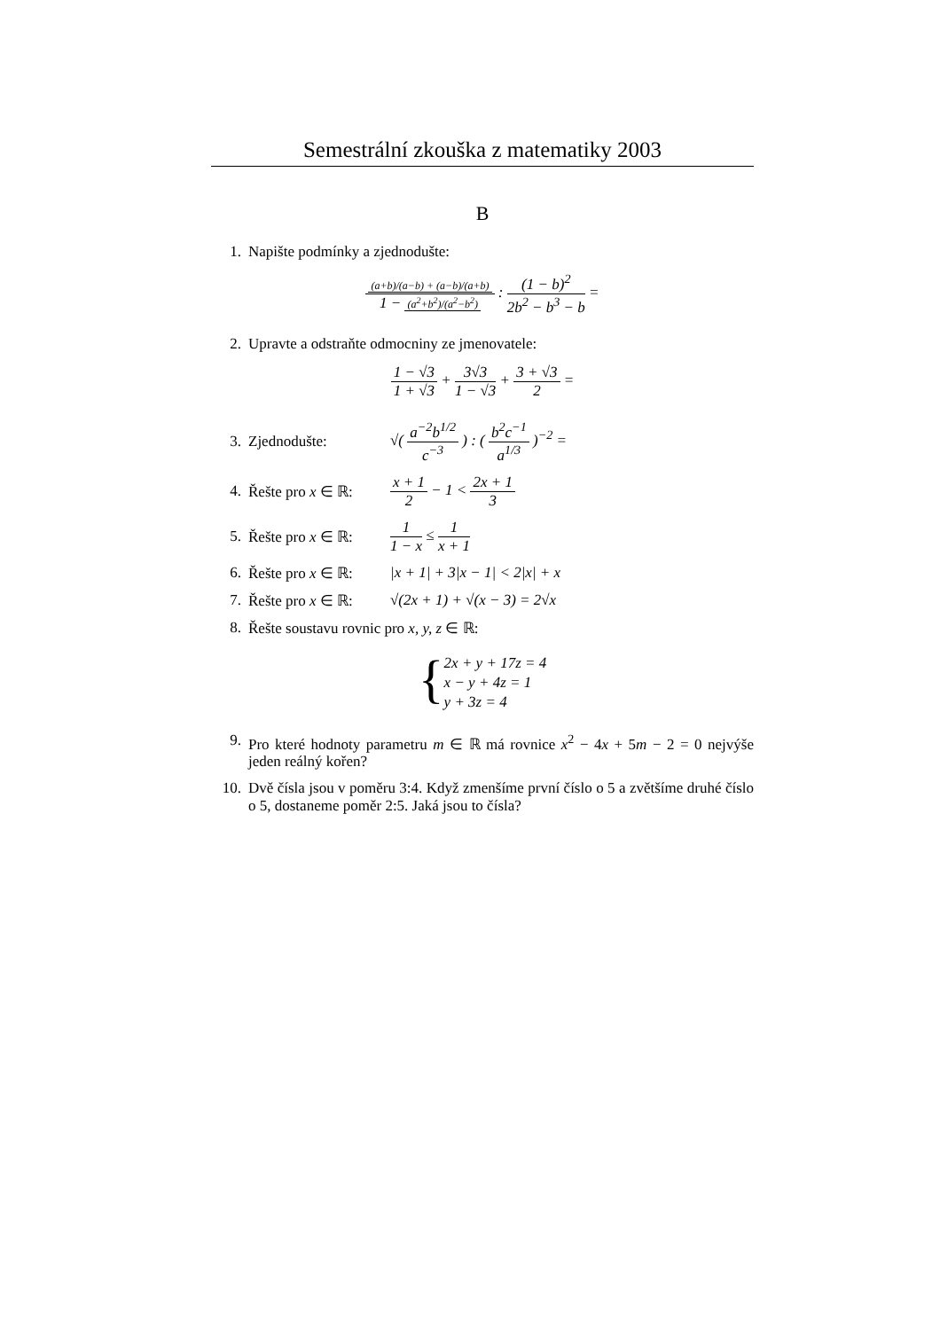Semestrální zkouška z matematiky 2003
B
1. Napište podmínky a zjednodušte:
(a+b)/(a−b) + (a−b)/(a+b) 1 − (a<sup>2</sup>+b<sup>2</sup>)/(a<sup>2</sup>−b<sup>2</sup>) : (1 − b)<sup>2</sup> 2b<sup>2</sup> − b<sup>3</sup> − b =
2. Upravte a odstraňte odmocniny ze jmenovatele:
1 − √3 1 + √3 + 3√3 1 − √3 + 3 + √3 2 =
3. Zjednodušte: √( a<sup>−2</sup>b<sup>1/2</sup> c<sup>−3</sup> ) : ( b<sup>2</sup>c<sup>−1</sup> a<sup>1/3</sup> )<sup>−2</sup> =
4. Řešte pro x ∈ ℝ: x + 1 2 − 1 < 2x + 1 3
5. Řešte pro x ∈ ℝ: 1 1 − x ≤ 1 x + 1
6. Řešte pro x ∈ ℝ: |x + 1| + 3|x − 1| < 2|x| + x
7. Řešte pro x ∈ ℝ: √(2x + 1) + √(x − 3) = 2√x
8. Řešte soustavu rovnic pro x, y, z ∈ ℝ:
{
2x + y + 17z = 4
x − y + 4z = 1
y + 3z = 4
9. Pro které hodnoty parametru m ∈ ℝ má rovnice x<sup>2</sup> − 4x + 5m − 2 = 0 nejvýše jeden reálný kořen?
10. Dvě čísla jsou v poměru 3:4. Když zmenšíme první číslo o 5 a zvětšíme druhé číslo o 5, dostaneme poměr 2:5. Jaká jsou to čísla?